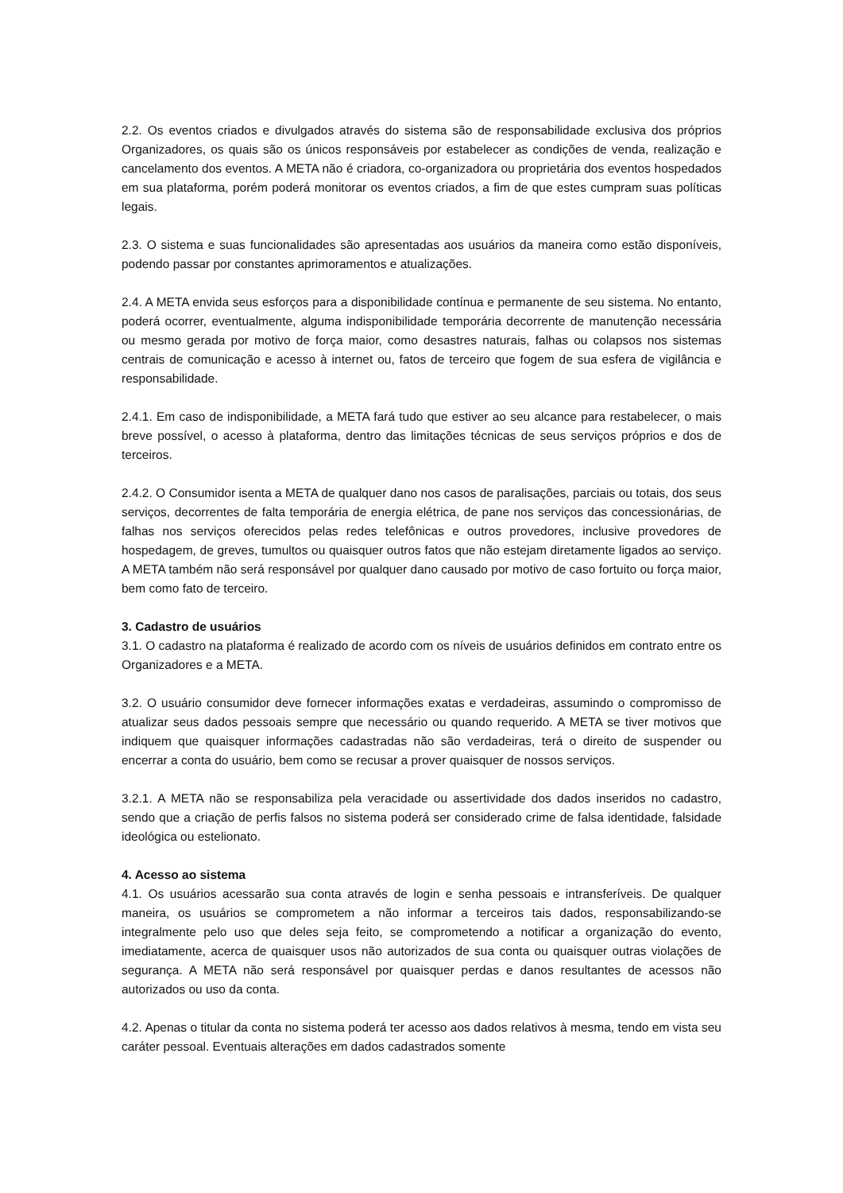2.2. Os eventos criados e divulgados através do sistema são de responsabilidade exclusiva dos próprios Organizadores, os quais são os únicos responsáveis por estabelecer as condições de venda, realização e cancelamento dos eventos. A META não é criadora, co-organizadora ou proprietária dos eventos hospedados em sua plataforma, porém poderá monitorar os eventos criados, a fim de que estes cumpram suas políticas legais.
2.3. O sistema e suas funcionalidades são apresentadas aos usuários da maneira como estão disponíveis, podendo passar por constantes aprimoramentos e atualizações.
2.4. A META envida seus esforços para a disponibilidade contínua e permanente de seu sistema. No entanto, poderá ocorrer, eventualmente, alguma indisponibilidade temporária decorrente de manutenção necessária ou mesmo gerada por motivo de força maior, como desastres naturais, falhas ou colapsos nos sistemas centrais de comunicação e acesso à internet ou, fatos de terceiro que fogem de sua esfera de vigilância e responsabilidade.
2.4.1. Em caso de indisponibilidade, a META fará tudo que estiver ao seu alcance para restabelecer, o mais breve possível, o acesso à plataforma, dentro das limitações técnicas de seus serviços próprios e dos de terceiros.
2.4.2. O Consumidor isenta a META de qualquer dano nos casos de paralisações, parciais ou totais, dos seus serviços, decorrentes de falta temporária de energia elétrica, de pane nos serviços das concessionárias, de falhas nos serviços oferecidos pelas redes telefônicas e outros provedores, inclusive provedores de hospedagem, de greves, tumultos ou quaisquer outros fatos que não estejam diretamente ligados ao serviço. A META também não será responsável por qualquer dano causado por motivo de caso fortuito ou força maior, bem como fato de terceiro.
3. Cadastro de usuários
3.1. O cadastro na plataforma é realizado de acordo com os níveis de usuários definidos em contrato entre os Organizadores e a META.
3.2. O usuário consumidor deve fornecer informações exatas e verdadeiras, assumindo o compromisso de atualizar seus dados pessoais sempre que necessário ou quando requerido. A META se tiver motivos que indiquem que quaisquer informações cadastradas não são verdadeiras, terá o direito de suspender ou encerrar a conta do usuário, bem como se recusar a prover quaisquer de nossos serviços.
3.2.1. A META não se responsabiliza pela veracidade ou assertividade dos dados inseridos no cadastro, sendo que a criação de perfis falsos no sistema poderá ser considerado crime de falsa identidade, falsidade ideológica ou estelionato.
4. Acesso ao sistema
4.1. Os usuários acessarão sua conta através de login e senha pessoais e intransferíveis. De qualquer maneira, os usuários se comprometem a não informar a terceiros tais dados, responsabilizando-se integralmente pelo uso que deles seja feito, se comprometendo a notificar a organização do evento, imediatamente, acerca de quaisquer usos não autorizados de sua conta ou quaisquer outras violações de segurança. A META não será responsável por quaisquer perdas e danos resultantes de acessos não autorizados ou uso da conta.
4.2. Apenas o titular da conta no sistema poderá ter acesso aos dados relativos à mesma, tendo em vista seu caráter pessoal. Eventuais alterações em dados cadastrados somente